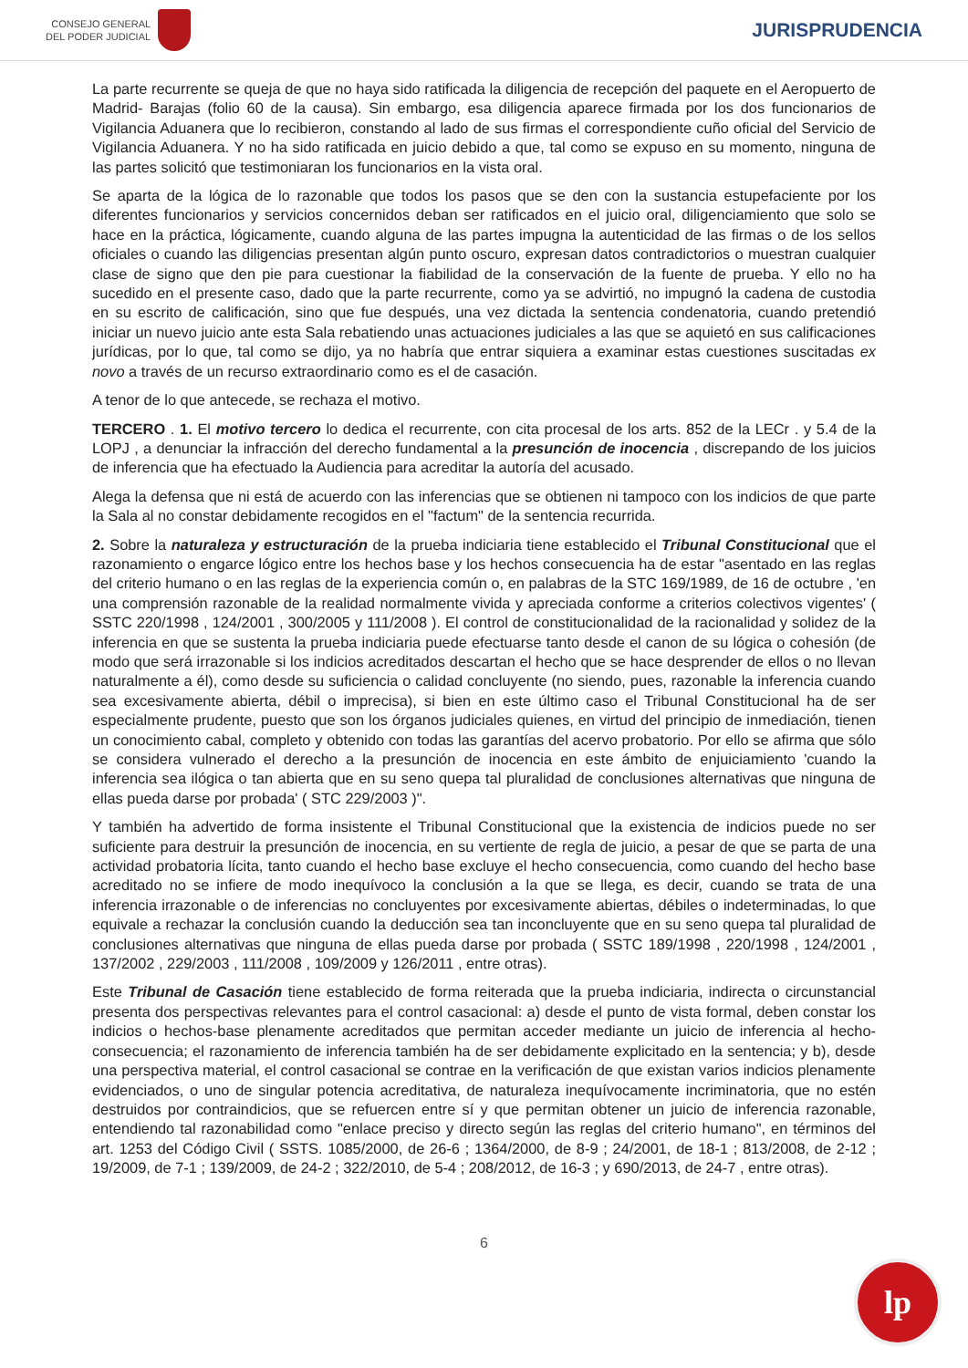CONSEJO GENERAL
DEL PODER JUDICIAL
JURISPRUDENCIA
La parte recurrente se queja de que no haya sido ratificada la diligencia de recepción del paquete en el Aeropuerto de Madrid- Barajas (folio 60 de la causa). Sin embargo, esa diligencia aparece firmada por los dos funcionarios de Vigilancia Aduanera que lo recibieron, constando al lado de sus firmas el correspondiente cuño oficial del Servicio de Vigilancia Aduanera. Y no ha sido ratificada en juicio debido a que, tal como se expuso en su momento, ninguna de las partes solicitó que testimoniaran los funcionarios en la vista oral.
Se aparta de la lógica de lo razonable que todos los pasos que se den con la sustancia estupefaciente por los diferentes funcionarios y servicios concernidos deban ser ratificados en el juicio oral, diligenciamiento que solo se hace en la práctica, lógicamente, cuando alguna de las partes impugna la autenticidad de las firmas o de los sellos oficiales o cuando las diligencias presentan algún punto oscuro, expresan datos contradictorios o muestran cualquier clase de signo que den pie para cuestionar la fiabilidad de la conservación de la fuente de prueba. Y ello no ha sucedido en el presente caso, dado que la parte recurrente, como ya se advirtió, no impugnó la cadena de custodia en su escrito de calificación, sino que fue después, una vez dictada la sentencia condenatoria, cuando pretendió iniciar un nuevo juicio ante esta Sala rebatiendo unas actuaciones judiciales a las que se aquietó en sus calificaciones jurídicas, por lo que, tal como se dijo, ya no habría que entrar siquiera a examinar estas cuestiones suscitadas ex novo a través de un recurso extraordinario como es el de casación.
A tenor de lo que antecede, se rechaza el motivo.
TERCERO . 1. El motivo tercero lo dedica el recurrente, con cita procesal de los arts. 852 de la LECr . y 5.4 de la LOPJ , a denunciar la infracción del derecho fundamental a la presunción de inocencia , discrepando de los juicios de inferencia que ha efectuado la Audiencia para acreditar la autoría del acusado.
Alega la defensa que ni está de acuerdo con las inferencias que se obtienen ni tampoco con los indicios de que parte la Sala al no constar debidamente recogidos en el "factum" de la sentencia recurrida.
2. Sobre la naturaleza y estructuración de la prueba indiciaria tiene establecido el Tribunal Constitucional que el razonamiento o engarce lógico entre los hechos base y los hechos consecuencia ha de estar "asentado en las reglas del criterio humano o en las reglas de la experiencia común o, en palabras de la STC 169/1989, de 16 de octubre , 'en una comprensión razonable de la realidad normalmente vivida y apreciada conforme a criterios colectivos vigentes' ( SSTC 220/1998 , 124/2001 , 300/2005 y 111/2008 ). El control de constitucionalidad de la racionalidad y solidez de la inferencia en que se sustenta la prueba indiciaria puede efectuarse tanto desde el canon de su lógica o cohesión (de modo que será irrazonable si los indicios acreditados descartan el hecho que se hace desprender de ellos o no llevan naturalmente a él), como desde su suficiencia o calidad concluyente (no siendo, pues, razonable la inferencia cuando sea excesivamente abierta, débil o imprecisa), si bien en este último caso el Tribunal Constitucional ha de ser especialmente prudente, puesto que son los órganos judiciales quienes, en virtud del principio de inmediación, tienen un conocimiento cabal, completo y obtenido con todas las garantías del acervo probatorio. Por ello se afirma que sólo se considera vulnerado el derecho a la presunción de inocencia en este ámbito de enjuiciamiento 'cuando la inferencia sea ilógica o tan abierta que en su seno quepa tal pluralidad de conclusiones alternativas que ninguna de ellas pueda darse por probada' ( STC 229/2003 )".
Y también ha advertido de forma insistente el Tribunal Constitucional que la existencia de indicios puede no ser suficiente para destruir la presunción de inocencia, en su vertiente de regla de juicio, a pesar de que se parta de una actividad probatoria lícita, tanto cuando el hecho base excluye el hecho consecuencia, como cuando del hecho base acreditado no se infiere de modo inequívoco la conclusión a la que se llega, es decir, cuando se trata de una inferencia irrazonable o de inferencias no concluyentes por excesivamente abiertas, débiles o indeterminadas, lo que equivale a rechazar la conclusión cuando la deducción sea tan inconcluyente que en su seno quepa tal pluralidad de conclusiones alternativas que ninguna de ellas pueda darse por probada ( SSTC 189/1998 , 220/1998 , 124/2001 , 137/2002 , 229/2003 , 111/2008 , 109/2009 y 126/2011 , entre otras).
Este Tribunal de Casación tiene establecido de forma reiterada que la prueba indiciaria, indirecta o circunstancial presenta dos perspectivas relevantes para el control casacional: a) desde el punto de vista formal, deben constar los indicios o hechos-base plenamente acreditados que permitan acceder mediante un juicio de inferencia al hecho-consecuencia; el razonamiento de inferencia también ha de ser debidamente explicitado en la sentencia; y b), desde una perspectiva material, el control casacional se contrae en la verificación de que existan varios indicios plenamente evidenciados, o uno de singular potencia acreditativa, de naturaleza inequívocamente incriminatoria, que no estén destruidos por contraindicios, que se refuercen entre sí y que permitan obtener un juicio de inferencia razonable, entendiendo tal razonabilidad como "enlace preciso y directo según las reglas del criterio humano", en términos del art. 1253 del Código Civil ( SSTS. 1085/2000, de 26-6 ; 1364/2000, de 8-9 ; 24/2001, de 18-1 ; 813/2008, de 2-12 ; 19/2009, de 7-1 ; 139/2009, de 24-2 ; 322/2010, de 5-4 ; 208/2012, de 16-3 ; y 690/2013, de 24-7 , entre otras).
6
lp